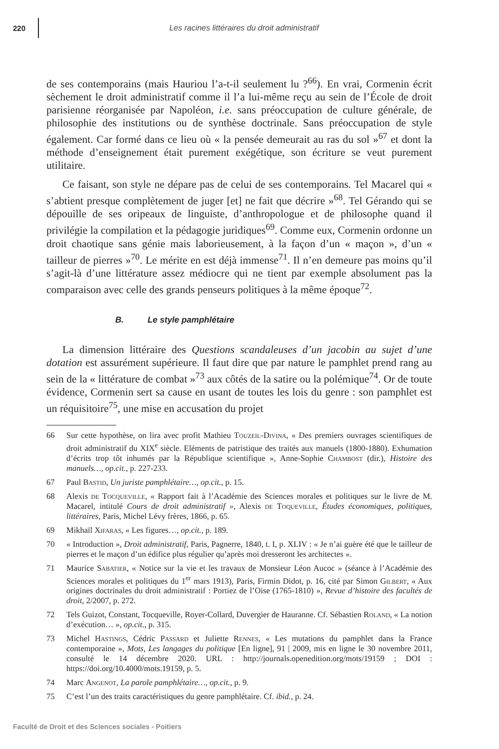220
Les racines littéraires du droit administratif
de ses contemporains (mais Hauriou l’a-t-il seulement lu ?<sup>66</sup>). En vrai, Cormenin écrit sèchement le droit administratif comme il l’a lui-même reçu au sein de l’École de droit parisienne réorganisée par Napoléon, i.e. sans préoccupation de culture générale, de philosophie des institutions ou de synthèse doctrinale. Sans préoccupation de style également. Car formé dans ce lieu où « la pensée demeurait au ras du sol »<sup>67</sup> et dont la méthode d’enseignement était purement exégétique, son écriture se veut purement utilitaire.
Ce faisant, son style ne dépare pas de celui de ses contemporains. Tel Macarel qui « s’abtient presque complètement de juger [et] ne fait que décrire »<sup>68</sup>. Tel Gérando qui se dépouille de ses oripeaux de linguiste, d’anthropologue et de philosophe quand il privilégie la compilation et la pédagogie juridiques<sup>69</sup>. Comme eux, Cormenin ordonne un droit chaotique sans génie mais laborieusement, à la façon d’un « maçon », d’un « tailleur de pierres »<sup>70</sup>. Le mérite en est déjà immense<sup>71</sup>. Il n’en demeure pas moins qu’il s’agit-là d’une littérature assez médiocre qui ne tient par exemple absolument pas la comparaison avec celle des grands penseurs politiques à la même époque<sup>72</sup>.
B. Le style pamphlétaire
La dimension littéraire des Questions scandaleuses d’un jacobin au sujet d’une dotation est assurément supérieure. Il faut dire que par nature le pamphlet prend rang au sein de la « littérature de combat »<sup>73</sup> aux côtés de la satire ou la polémique<sup>74</sup>. Or de toute évidence, Cormenin sert sa cause en usant de toutes les lois du genre : son pamphlet est un réquisitoire<sup>75</sup>, une mise en accusation du projet
66 Sur cette hypothèse, on lira avec profit Mathieu Touzeil-Divina, « Des premiers ouvrages scientifiques de droit administratif du XIX<sup>e</sup> siècle. Eléments de patristique des traités aux manuels (1800-1880). Exhumation d’écrits trop tôt inhumés par la République scientifique », Anne-Sophie Chambost (dir.), Histoire des manuels…, op.cit., p. 227-233.
67 Paul Bastid, Un juriste pamphlétaire…, op.cit., p. 15.
68 Alexis de Tocqueville, « Rapport fait à l’Académie des Sciences morales et politiques sur le livre de M. Macarel, intitulé Cours de droit administratif », Alexis de Toqueville, Études économiques, politiques, littéraires, Paris, Michel Lévy frères, 1866, p. 65.
69 Mikhaïl Xifaras, « Les figures…, op.cit., p. 189.
70 « Introduction », Droit administratif, Paris, Pagnerre, 1840, t. I, p. XLIV : « Je n’ai guère été que le tailleur de pierres et le maçon d’un édifice plus régulier qu’après moi dresseront les architectes ».
71 Maurice Sabatier, « Notice sur la vie et les travaux de Monsieur Léon Aucoc » (séance à l’Académie des Sciences morales et politiques du 1<sup>er</sup> mars 1913), Paris, Firmin Didot, p. 16, cité par Simon Gilbert, « Aux origines doctrinales du droit administratif : Portiez de l’Oise (1765-1810) », Revue d’histoire des facultés de droit, 2/2007, p. 272.
72 Tels Guizot, Constant, Tocqueville, Royer-Collard, Duvergier de Hauranne. Cf. Sébastien Roland, « La notion d’exécution… », op.cit., p. 315.
73 Michel Hastings, Cédric Passard et Juliette Rennes, « Les mutations du pamphlet dans la France contemporaine », Mots, Les langages du politique [En ligne], 91 | 2009, mis en ligne le 30 novembre 2011, consulté le 14 décembre 2020. URL : http://journals.openedition.org/mots/19159 ; DOI : https://doi.org/10.4000/mots.19159, p. 5.
74 Marc Angenot, La parole pamphlétaire…, op.cit., p. 9.
75 C’est l’un des traits caractéristiques du genre pamphlétaire. Cf. ibid., p. 24.
Faculté de Droit et des Sciences sociales - Poitiers